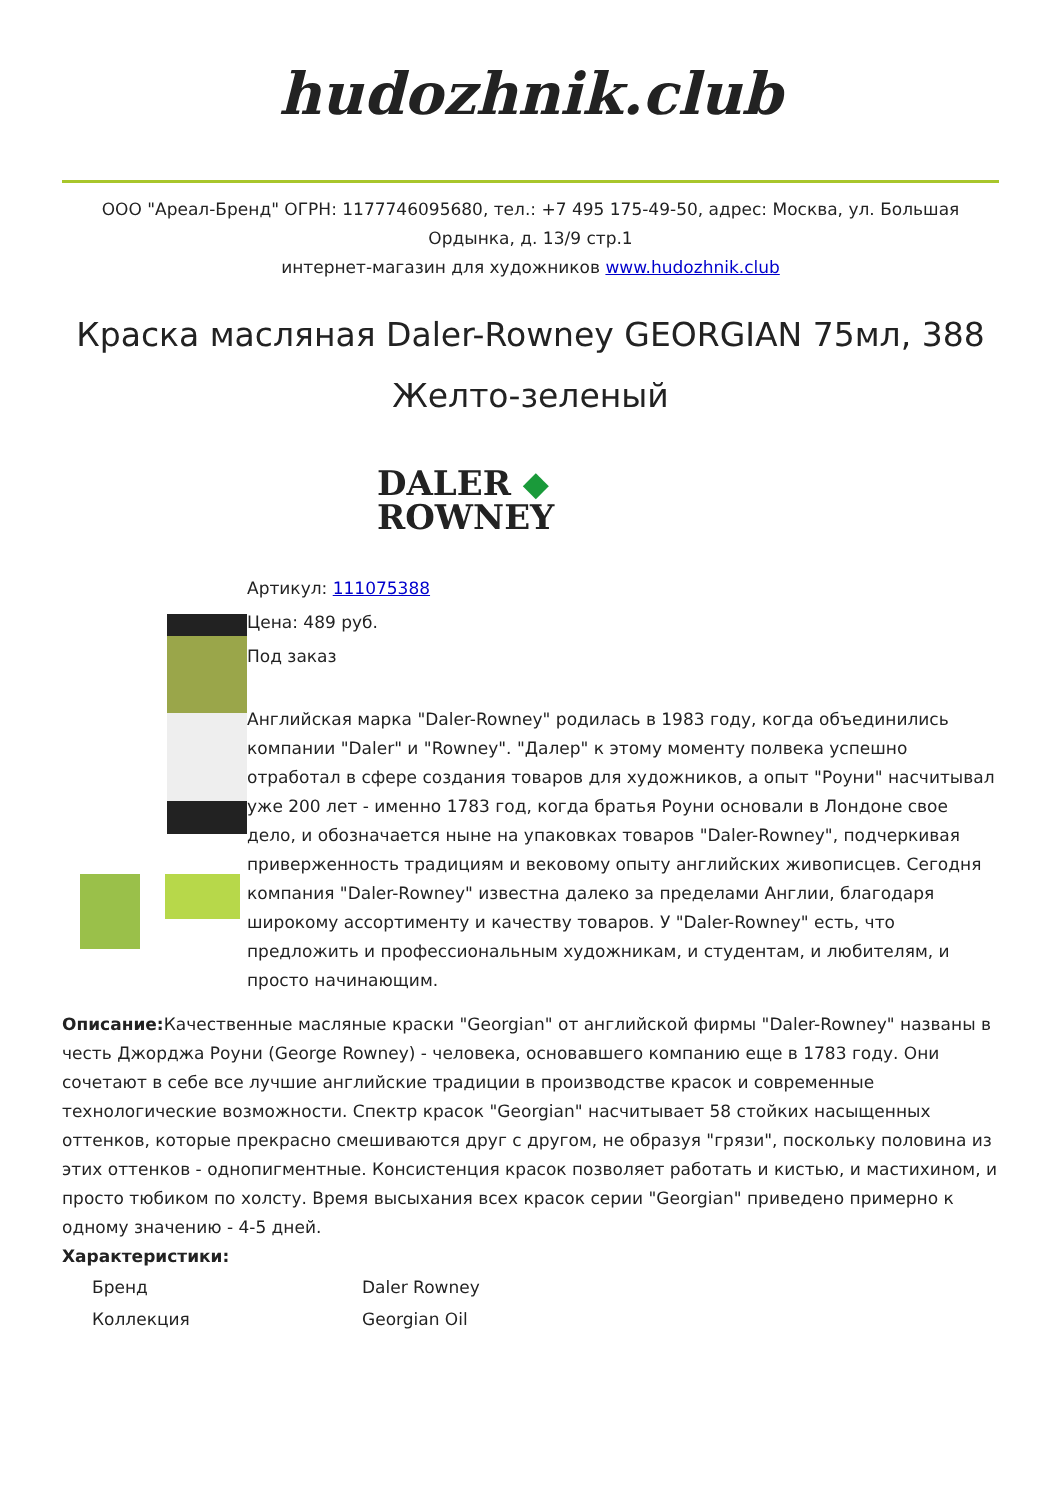hudozhnik.club
ООО "Ареал-Бренд" ОГРН: 1177746095680, тел.: +7 495 175-49-50, адрес: Москва, ул. Большая Ордынка, д. 13/9 стр.1
интернет-магазин для художников www.hudozhnik.club
Краска масляная Daler-Rowney GEORGIAN 75мл, 388 Желто-зеленый
DALER ◆
ROWNEY
Артикул: 111075388
Цена: 489 руб.
Под заказ
Английская марка "Daler-Rowney" родилась в 1983 году, когда объединились компании "Daler" и "Rowney". "Далер" к этому моменту полвека успешно отработал в сфере создания товаров для художников, а опыт "Роуни" насчитывал уже 200 лет - именно 1783 год, когда братья Роуни основали в Лондоне свое дело, и обозначается ныне на упаковках товаров "Daler-Rowney", подчеркивая приверженность традициям и вековому опыту английских живописцев. Сегодня компания "Daler-Rowney" известна далеко за пределами Англии, благодаря широкому ассортименту и качеству товаров. У "Daler-Rowney" есть, что предложить и профессиональным художникам, и студентам, и любителям, и просто начинающим.
Описание: Качественные масляные краски "Georgian" от английской фирмы "Daler-Rowney" названы в честь Джорджа Роуни (George Rowney) - человека, основавшего компанию еще в 1783 году. Они сочетают в себе все лучшие английские традиции в производстве красок и современные технологические возможности. Спектр красок "Georgian" насчитывает 58 стойких насыщенных оттенков, которые прекрасно смешиваются друг с другом, не образуя "грязи", поскольку половина из этих оттенков - однопигментные. Консистенция красок позволяет работать и кистью, и мастихином, и просто тюбиком по холсту. Время высыхания всех красок серии "Georgian" приведено примерно к одному значению - 4-5 дней.
Характеристики:
| Бренд | Daler Rowney |
| Коллекция | Georgian Oil |